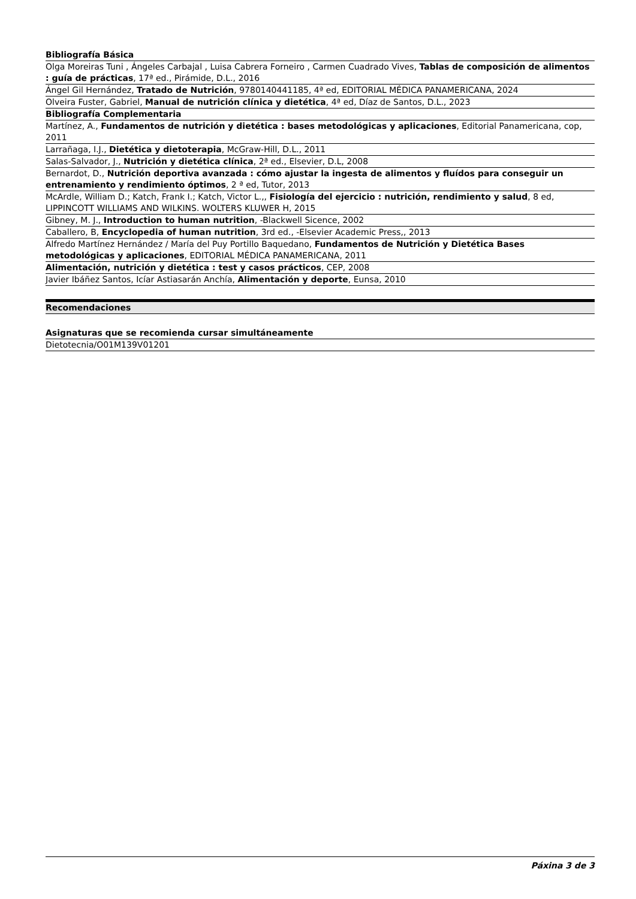| Bibliografía Básica |
| --- |
| Olga Moreiras Tuni , Ángeles Carbajal , Luisa Cabrera Forneiro , Carmen Cuadrado Vives, Tablas de composición de alimentos : guía de prácticas , 17ª ed., Pirámide, D.L., 2016 |
| Ángel Gil Hernández, Tratado de Nutrición , 9780140441185, 4ª ed, EDITORIAL MÉDICA PANAMERICANA, 2024 |
| Olveira Fuster, Gabriel, Manual de nutrición clínica y dietética , 4ª ed, Díaz de Santos, D.L., 2023 |
| Bibliografía Complementaria |
| Martínez, A., Fundamentos de nutrición y dietética : bases metodológicas y aplicaciones , Editorial Panamericana, cop, 2011 |
| Larrañaga, I.J., Dietética y dietoterapia , McGraw-Hill, D.L., 2011 |
| Salas-Salvador, J., Nutrición y dietética clínica , 2ª ed., Elsevier, D.L, 2008 |
| Bernardot, D., Nutrición deportiva avanzada : cómo ajustar la ingesta de alimentos y fluídos para conseguir un entrenamiento y rendimiento óptimos , 2 ª ed, Tutor, 2013 |
| McArdle, William D.; Katch, Frank I.; Katch, Victor L.,, Fisiología del ejercicio : nutrición, rendimiento y salud , 8 ed, LIPPINCOTT WILLIAMS AND WILKINS. WOLTERS KLUWER H, 2015 |
| Gibney, M. J., Introduction to human nutrition , -Blackwell Sicence, 2002 |
| Caballero, B, Encyclopedia of human nutrition , 3rd ed., -Elsevier Academic Press,, 2013 |
| Alfredo Martínez Hernández / María del Puy Portillo Baquedano, Fundamentos de Nutrición y Dietética Bases metodológicas y aplicaciones , EDITORIAL MÉDICA PANAMERICANA, 2011 |
| Alimentación, nutrición y dietética : test y casos prácticos , CEP, 2008 |
| Javier Ibáñez Santos, Icíar Astiasarán Anchía, Alimentación y deporte , Eunsa, 2010 |
Recomendaciones
| Asignaturas que se recomienda cursar simultáneamente |
| --- |
| Dietotecnia/O01M139V01201 |
Páxina 3 de 3